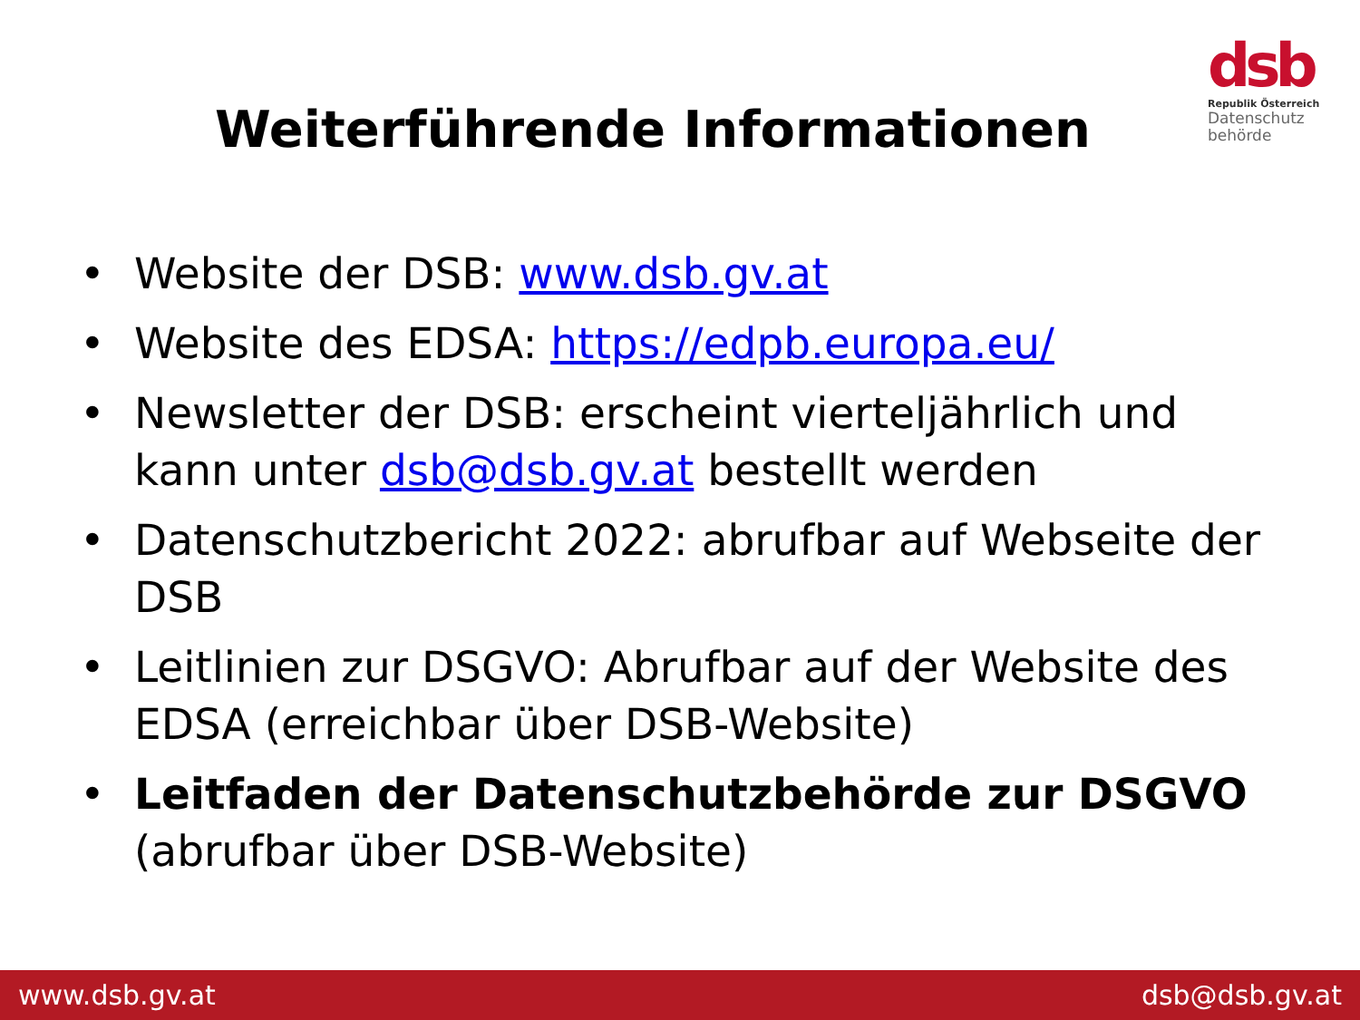dsb
Republik Österreich
Datenschutz
behörde
Weiterführende Informationen
• Website der DSB: www.dsb.gv.at
• Website des EDSA: https://edpb.europa.eu/
• Newsletter der DSB: erscheint vierteljährlich und kann unter dsb@dsb.gv.at bestellt werden
• Datenschutzbericht 2022: abrufbar auf Webseite der DSB
• Leitlinien zur DSGVO: Abrufbar auf der Website des EDSA (erreichbar über DSB-Website)
• Leitfaden der Datenschutzbehörde zur DSGVO (abrufbar über DSB-Website)
www.dsb.gv.at dsb@dsb.gv.at